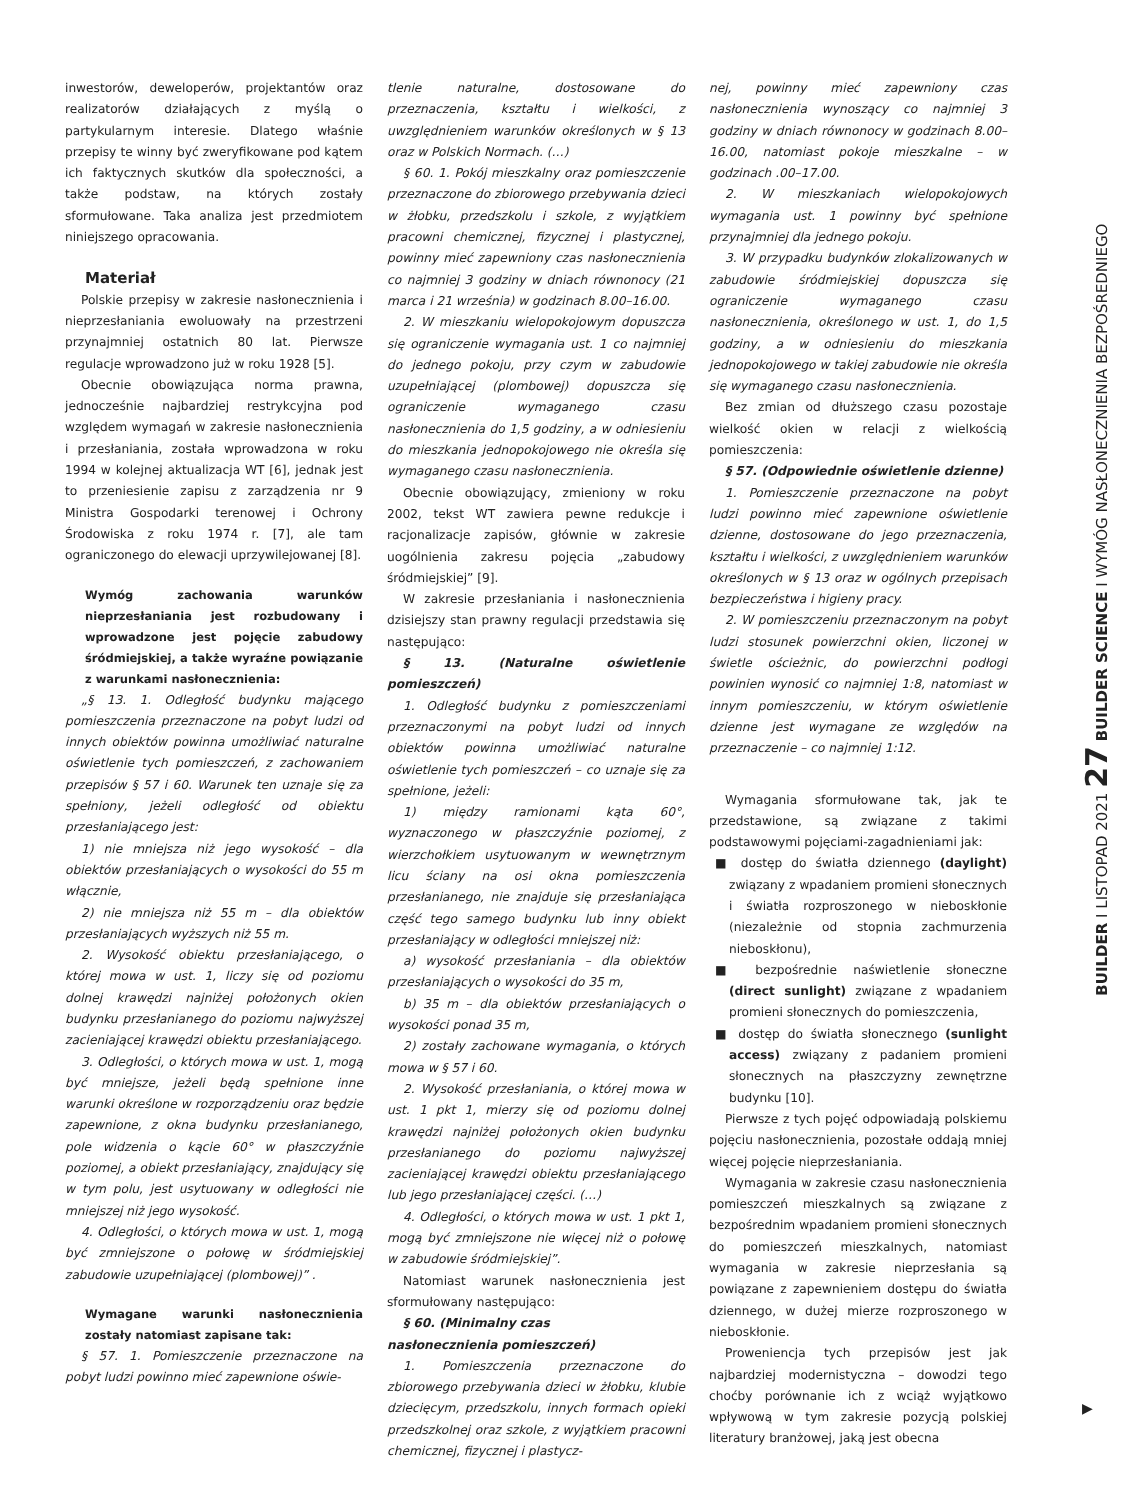inwestorów, deweloperów, projektantów oraz realizatorów działających z myślą o partykularnym interesie. Dlatego właśnie przepisy te winny być zweryfikowane pod kątem ich faktycznych skutków dla społeczności, a także podstaw, na których zostały sformułowane. Taka analiza jest przedmiotem niniejszego opracowania.
Materiał
Polskie przepisy w zakresie nasłonecznienia i nieprzesłaniania ewoluowały na przestrzeni przynajmniej ostatnich 80 lat. Pierwsze regulacje wprowadzono już w roku 1928 [5].
Obecnie obowiązująca norma prawna, jednocześnie najbardziej restrykcyjna pod względem wymagań w zakresie nasłonecznienia i przesłaniania, została wprowadzona w roku 1994 w kolejnej aktualizacja WT [6], jednak jest to przeniesienie zapisu z zarządzenia nr 9 Ministra Gospodarki terenowej i Ochrony Środowiska z roku 1974 r. [7], ale tam ograniczonego do elewacji uprzywilejowanej [8].
Wymóg zachowania warunków nieprzesłaniania jest rozbudowany i wprowadzone jest pojęcie zabudowy śródmiejskiej, a także wyraźne powiązanie z warunkami nasłonecznienia:
„§ 13. 1. Odległość budynku mającego pomieszczenia przeznaczone na pobyt ludzi od innych obiektów powinna umożliwiać naturalne oświetlenie tych pomieszczeń, z zachowaniem przepisów § 57 i 60. Warunek ten uznaje się za spełniony, jeżeli odległość od obiektu przesłaniającego jest:
1) nie mniejsza niż jego wysokość – dla obiektów przesłaniających o wysokości do 55 m włącznie,
2) nie mniejsza niż 55 m – dla obiektów przesłaniających wyższych niż 55 m.
2. Wysokość obiektu przesłaniającego, o której mowa w ust. 1, liczy się od poziomu dolnej krawędzi najniżej położonych okien budynku przesłanianego do poziomu najwyższej zacieniającej krawędzi obiektu przesłaniającego.
3. Odległości, o których mowa w ust. 1, mogą być mniejsze, jeżeli będą spełnione inne warunki określone w rozporządzeniu oraz będzie zapewnione, z okna budynku przesłanianego, pole widzenia o kącie 60° w płaszczyźnie poziomej, a obiekt przesłaniający, znajdujący się w tym polu, jest usytuowany w odległości nie mniejszej niż jego wysokość.
4. Odległości, o których mowa w ust. 1, mogą być zmniejszone o połowę w śródmiejskiej zabudowie uzupełniającej (plombowej)” .
Wymagane warunki nasłonecznienia zostały natomiast zapisane tak:
§ 57. 1. Pomieszczenie przeznaczone na pobyt ludzi powinno mieć zapewnione oświe-
tlenie naturalne, dostosowane do przeznaczenia, kształtu i wielkości, z uwzględnieniem warunków określonych w § 13 oraz w Polskich Normach. (…)
§ 60. 1. Pokój mieszkalny oraz pomieszczenie przeznaczone do zbiorowego przebywania dzieci w żłobku, przedszkolu i szkole, z wyjątkiem pracowni chemicznej, fizycznej i plastycznej, powinny mieć zapewniony czas nasłonecznienia co najmniej 3 godziny w dniach równonocy (21 marca i 21 września) w godzinach 8.00–16.00.
2. W mieszkaniu wielopokojowym dopuszcza się ograniczenie wymagania ust. 1 co najmniej do jednego pokoju, przy czym w zabudowie uzupełniającej (plombowej) dopuszcza się ograniczenie wymaganego czasu nasłonecznienia do 1,5 godziny, a w odniesieniu do mieszkania jednopokojowego nie określa się wymaganego czasu nasłonecznienia.
Obecnie obowiązujący, zmieniony w roku 2002, tekst WT zawiera pewne redukcje i racjonalizacje zapisów, głównie w zakresie uogólnienia zakresu pojęcia „zabudowy śródmiejskiej” [9].
W zakresie przesłaniania i nasłonecznienia dzisiejszy stan prawny regulacji przedstawia się następująco:
§ 13. (Naturalne oświetlenie pomieszczeń)
1. Odległość budynku z pomieszczeniami przeznaczonymi na pobyt ludzi od innych obiektów powinna umożliwiać naturalne oświetlenie tych pomieszczeń – co uznaje się za spełnione, jeżeli:
1) między ramionami kąta 60°, wyznaczonego w płaszczyźnie poziomej, z wierzchołkiem usytuowanym w wewnętrznym licu ściany na osi okna pomieszczenia przesłanianego, nie znajduje się przesłaniająca część tego samego budynku lub inny obiekt przesłaniający w odległości mniejszej niż:
a) wysokość przesłaniania – dla obiektów przesłaniających o wysokości do 35 m,
b) 35 m – dla obiektów przesłaniających o wysokości ponad 35 m,
2) zostały zachowane wymagania, o których mowa w § 57 i 60.
2. Wysokość przesłaniania, o której mowa w ust. 1 pkt 1, mierzy się od poziomu dolnej krawędzi najniżej położonych okien budynku przesłanianego do poziomu najwyższej zacieniającej krawędzi obiektu przesłaniającego lub jego przesłaniającej części. (…)
4. Odległości, o których mowa w ust. 1 pkt 1, mogą być zmniejszone nie więcej niż o połowę w zabudowie śródmiejskiej”.
Natomiast warunek nasłonecznienia jest sformułowany następująco:
§ 60. (Minimalny czas
nasłonecznienia pomieszczeń)
1. Pomieszczenia przeznaczone do zbiorowego przebywania dzieci w żłobku, klubie dziecięcym, przedszkolu, innych formach opieki przedszkolnej oraz szkole, z wyjątkiem pracowni chemicznej, fizycznej i plastycz-
nej, powinny mieć zapewniony czas nasłonecznienia wynoszący co najmniej 3 godziny w dniach równonocy w godzinach 8.00–16.00, natomiast pokoje mieszkalne – w godzinach .00–17.00.
2. W mieszkaniach wielopokojowych wymagania ust. 1 powinny być spełnione przynajmniej dla jednego pokoju.
3. W przypadku budynków zlokalizowanych w zabudowie śródmiejskiej dopuszcza się ograniczenie wymaganego czasu nasłonecznienia, określonego w ust. 1, do 1,5 godziny, a w odniesieniu do mieszkania jednopokojowego w takiej zabudowie nie określa się wymaganego czasu nasłonecznienia.
Bez zmian od dłuższego czasu pozostaje wielkość okien w relacji z wielkością pomieszczenia:
§ 57. (Odpowiednie oświetlenie dzienne)
1. Pomieszczenie przeznaczone na pobyt ludzi powinno mieć zapewnione oświetlenie dzienne, dostosowane do jego przeznaczenia, kształtu i wielkości, z uwzględnieniem warunków określonych w § 13 oraz w ogólnych przepisach bezpieczeństwa i higieny pracy.
2. W pomieszczeniu przeznaczonym na pobyt ludzi stosunek powierzchni okien, liczonej w świetle ościeżnic, do powierzchni podłogi powinien wynosić co najmniej 1:8, natomiast w innym pomieszczeniu, w którym oświetlenie dzienne jest wymagane ze względów na przeznaczenie – co najmniej 1:12.
Wymagania sformułowane tak, jak te przedstawione, są związane z takimi podstawowymi pojęciami-zagadnieniami jak:
■ dostęp do światła dziennego (daylight) związany z wpadaniem promieni słonecznych i światła rozproszonego w nieboskłonie (niezależnie od stopnia zachmurzenia nieboskłonu),
■ bezpośrednie naświetlenie słoneczne (direct sunlight) związane z wpadaniem promieni słonecznych do pomieszczenia,
■ dostęp do światła słonecznego (sunlight access) związany z padaniem promieni słonecznych na płaszczyzny zewnętrzne budynku [10].
Pierwsze z tych pojęć odpowiadają polskiemu pojęciu nasłonecznienia, pozostałe oddają mniej więcej pojęcie nieprzesłaniania.
Wymagania w zakresie czasu nasłonecznienia pomieszczeń mieszkalnych są związane z bezpośrednim wpadaniem promieni słonecznych do pomieszczeń mieszkalnych, natomiast wymagania w zakresie nieprzesłania są powiązane z zapewnieniem dostępu do światła dziennego, w dużej mierze rozproszonego w nieboskłonie.
Proweniencja tych przepisów jest jak najbardziej modernistyczna – dowodzi tego choćby porównanie ich z wciąż wyjątkowo wpływową w tym zakresie pozycją polskiej literatury branżowej, jaką jest obecna
BUILDER I LISTOPAD 2021 27 BUILDER SCIENCE I WYMÓG NASŁONECZNIENIA BEZPOŚREDNIEGO
▶